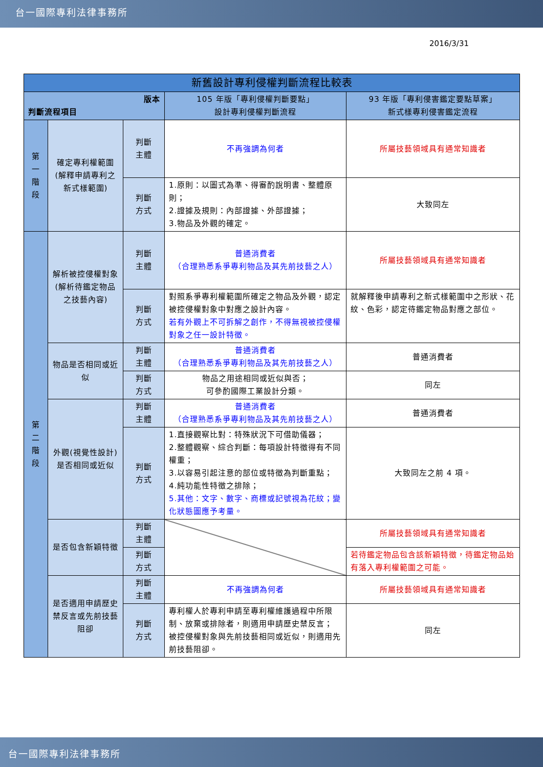台一國際專利法律事務所
2016/3/31
| 新舊設計專利侵權判斷流程比較表 | | | | |
| --- | --- | --- | --- | --- |
| 版本 判斷流程項目 | | | 105 年版「專利侵權判斷要點」 設計專利侵權判斷流程 | 93 年版「專利侵害鑑定要點草案」 新式樣專利侵害鑑定流程 |
| 第 一 階 段 | 確定專利權範圍(解釋申請專利之新式樣範圍) | 判斷 主體 | 不再強調為何者 | 所屬技藝領域具有通常知識者 |
| | | 判斷 方式 | 1.原則：以圖式為準、得審酌說明書、整體原則； 2.證據及規則：內部證據、外部證據； 3.物品及外觀的確定。 | 大致同左 |
| 第 二 階 段 | 解析被控侵權對象(解析待鑑定物品之技藝內容) | 判斷 主體 | 普通消費者 （合理熟悉系爭專利物品及其先前技藝之人） | 所屬技藝領域具有通常知識者 |
| | | 判斷 方式 | 對照系爭專利權範圍所確定之物品及外觀，認定被控侵權對象中對應之設計內容。 若有外觀上不可拆解之創作，不得無視被控侵權對象之任一設計特徵。 | 就解釋後申請專利之新式樣範圍中之形狀、花紋、色彩，認定待鑑定物品對應之部位。 |
| | 物品是否相同或近似 | 判斷 主體 | 普通消費者 （合理熟悉系爭專利物品及其先前技藝之人） | 普通消費者 |
| | | 判斷 方式 | 物品之用途相同或近似與否； 可參酌國際工業設計分類。 | 同左 |
| | 外觀(視覺性設計)是否相同或近似 | 判斷 主體 | 普通消費者 （合理熟悉系爭專利物品及其先前技藝之人） | 普通消費者 |
| | | 判斷 方式 | 1.直接觀察比對：特殊狀況下可借助儀器； 2.整體觀察、綜合判斷：每項設計特徵得有不同權重； 3.以容易引起注意的部位或特徵為判斷重點； 4.純功能性特徵之排除； 5.其他：文字、數字、商標或記號視為花紋；變化狀態圖應予考量。 | 大致同左之前 4 項。 |
| | 是否包含新穎特徵 | 判斷 主體 | | 所屬技藝領域具有通常知識者 |
| | | 判斷 方式 | | 若待鑑定物品包含該新穎特徵，待鑑定物品始有落入專利權範圍之可能。 |
| | 是否適用申請歷史禁反言或先前技藝阻卻 | 判斷 主體 | 不再強調為何者 | 所屬技藝領域具有通常知識者 |
| | | 判斷 方式 | 專利權人於專利申請至專利權維護過程中所限制、放棄或排除者，則適用申請歷史禁反言； 被控侵權對象與先前技藝相同或近似，則適用先前技藝阻卻。 | 同左 |
台一國際專利法律事務所